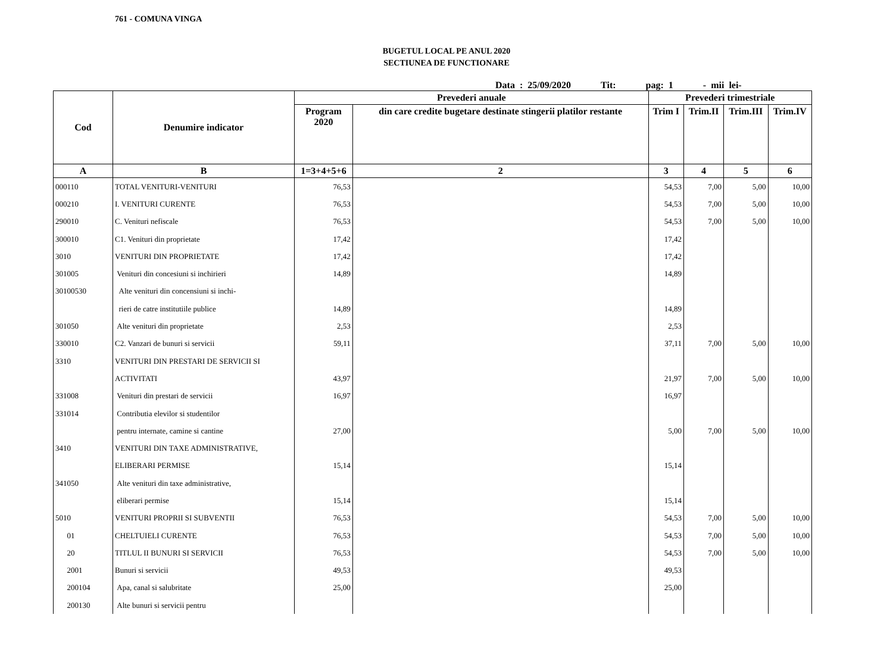761 - COMUNA VINGA
BUGETUL LOCAL PE ANUL 2020
SECTIUNEA DE FUNCTIONARE
Data : 25/09/2020 Tit: pag: 1 - mii lei-
| Cod | Denumire indicator | Prevederi anuale | | Prevederi trimestriale | | | |
| --- | --- | --- | --- | --- | --- | --- | --- |
| | | Program 2020 | din care credite bugetare destinate stingerii platilor restante | Trim I | Trim.II | Trim.III | Trim.IV |
| A | B | 1=3+4+5+6 | 2 | 3 | 4 | 5 | 6 |
| 000110 | TOTAL VENITURI-VENITURI | 76,53 | | 54,53 | 7,00 | 5,00 | 10,00 |
| 000210 | I. VENITURI CURENTE | 76,53 | | 54,53 | 7,00 | 5,00 | 10,00 |
| 290010 | C. Venituri nefiscale | 76,53 | | 54,53 | 7,00 | 5,00 | 10,00 |
| 300010 | C1. Venituri din proprietate | 17,42 | | 17,42 | | | |
| 3010 | VENITURI DIN PROPRIETATE | 17,42 | | 17,42 | | | |
| 301005 | Venituri din concesiuni si inchirieri | 14,89 | | 14,89 | | | |
| 30100530 | Alte venituri din concensiuni si inchi- | | | | | | |
| | rieri de catre institutiile publice | 14,89 | | 14,89 | | | |
| 301050 | Alte venituri din proprietate | 2,53 | | 2,53 | | | |
| 330010 | C2. Vanzari de bunuri si servicii | 59,11 | | 37,11 | 7,00 | 5,00 | 10,00 |
| 3310 | VENITURI DIN PRESTARI DE SERVICII SI | | | | | | |
| | ACTIVITATI | 43,97 | | 21,97 | 7,00 | 5,00 | 10,00 |
| 331008 | Venituri din prestari de servicii | 16,97 | | 16,97 | | | |
| 331014 | Contributia elevilor si studentilor | | | | | | |
| | pentru internate, camine si cantine | 27,00 | | 5,00 | 7,00 | 5,00 | 10,00 |
| 3410 | VENITURI DIN TAXE ADMINISTRATIVE, | | | | | | |
| | ELIBERARI PERMISE | 15,14 | | 15,14 | | | |
| 341050 | Alte venituri din taxe administrative, | | | | | | |
| | eliberari permise | 15,14 | | 15,14 | | | |
| 5010 | VENITURI PROPRII SI SUBVENTII | 76,53 | | 54,53 | 7,00 | 5,00 | 10,00 |
| 01 | CHELTUIELI CURENTE | 76,53 | | 54,53 | 7,00 | 5,00 | 10,00 |
| 20 | TITLUL II BUNURI SI SERVICII | 76,53 | | 54,53 | 7,00 | 5,00 | 10,00 |
| 2001 | Bunuri si servicii | 49,53 | | 49,53 | | | |
| 200104 | Apa, canal si salubritate | 25,00 | | 25,00 | | | |
| 200130 | Alte bunuri si servicii pentru | | | | | | |